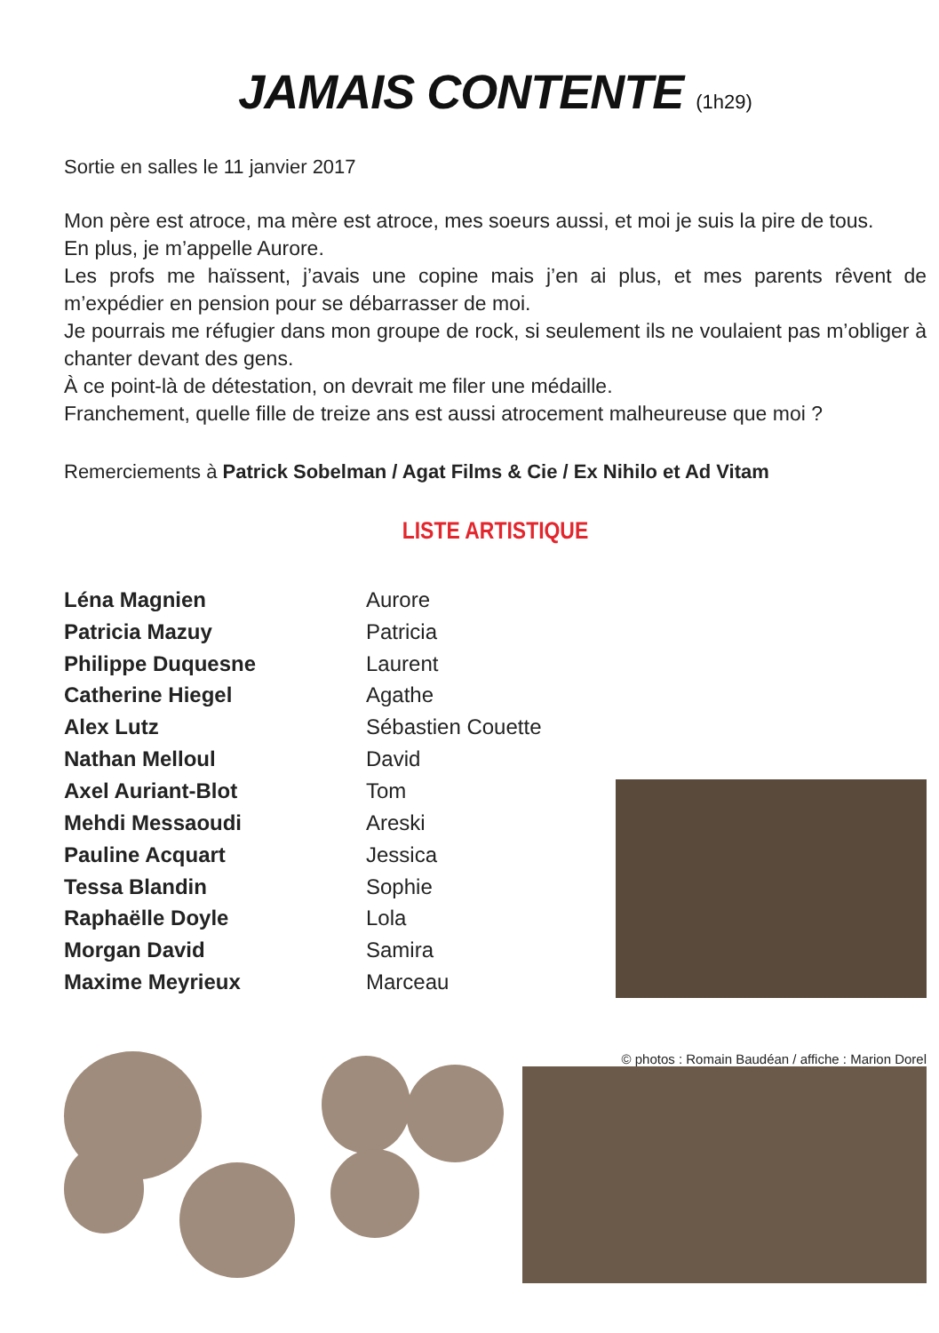JAMAIS CONTENTE (1h29)
Sortie en salles le 11 janvier 2017
Mon père est atroce, ma mère est atroce, mes soeurs aussi, et moi je suis la pire de tous.
En plus, je m’appelle Aurore.
Les profs me haïssent, j’avais une copine mais j’en ai plus, et mes parents rêvent de m’expédier en pension pour se débarrasser de moi.
Je pourrais me réfugier dans mon groupe de rock, si seulement ils ne voulaient pas m’obliger à chanter devant des gens.
À ce point-là de détestation, on devrait me filer une médaille.
Franchement, quelle fille de treize ans est aussi atrocement malheureuse que moi ?
Remerciements à Patrick Sobelman / Agat Films & Cie / Ex Nihilo et Ad Vitam
LISTE ARTISTIQUE
| Léna Magnien | Aurore |
| Patricia Mazuy | Patricia |
| Philippe Duquesne | Laurent |
| Catherine Hiegel | Agathe |
| Alex Lutz | Sébastien Couette |
| Nathan Melloul | David |
| Axel Auriant-Blot | Tom |
| Mehdi Messaoudi | Areski |
| Pauline Acquart | Jessica |
| Tessa Blandin | Sophie |
| Raphaëlle Doyle | Lola |
| Morgan David | Samira |
| Maxime Meyrieux | Marceau |
© photos : Romain Baudéan / affiche : Marion Dorel